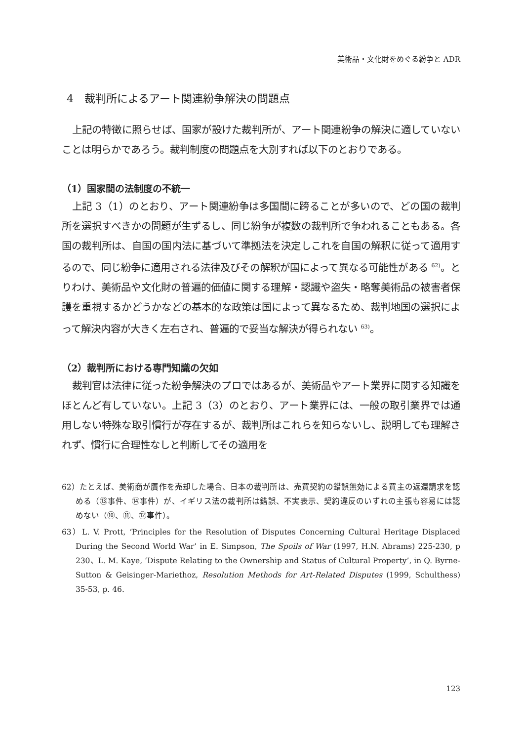美術品・文化財をめぐる紛争と ADR
4　裁判所によるアート関連紛争解決の問題点
上記の特徴に照らせば、国家が設けた裁判所が、アート関連紛争の解決に適していないことは明らかであろう。裁判制度の問題点を大別すれば以下のとおりである。
（1）国家間の法制度の不統一
上記 3（1）のとおり、アート関連紛争は多国間に跨ることが多いので、どの国の裁判所を選択すべきかの問題が生ずるし、同じ紛争が複数の裁判所で争われることもある。各国の裁判所は、自国の国内法に基づいて準拠法を決定しこれを自国の解釈に従って適用するので、同じ紛争に適用される法律及びその解釈が国によって異なる可能性がある <sup>62)</sup>。とりわけ、美術品や文化財の普遍的価値に関する理解・認識や盗失・略奪美術品の被害者保護を重視するかどうかなどの基本的な政策は国によって異なるため、裁判地国の選択によって解決内容が大きく左右され、普遍的で妥当な解決が得られない <sup>63)</sup>。
（2）裁判所における専門知識の欠如
裁判官は法律に従った紛争解決のプロではあるが、美術品やアート業界に関する知識をほとんど有していない。上記 3（3）のとおり、アート業界には、一般の取引業界では通用しない特殊な取引慣行が存在するが、裁判所はこれらを知らないし、説明しても理解されず、慣行に合理性なしと判断してその適用を
62）たとえば、美術商が贋作を売却した場合、日本の裁判所は、売買契約の錯誤無効による買主の返還請求を認める（⑬事件、⑭事件）が、イギリス法の裁判所は錯誤、不実表示、契約違反のいずれの主張も容易には認めない（⑩、⑪、⑫事件）。
63）L. V. Prott, ‘Principles for the Resolution of Disputes Concerning Cultural Heritage Displaced During the Second World War’ in E. Simpson, The Spoils of War (1997, H.N. Abrams) 225-230, p 230、L. M. Kaye, ‘Dispute Relating to the Ownership and Status of Cultural Property’, in Q. Byrne-Sutton & Geisinger-Mariethoz, Resolution Methods for Art-Related Disputes (1999, Schulthess) 35-53, p. 46.
123